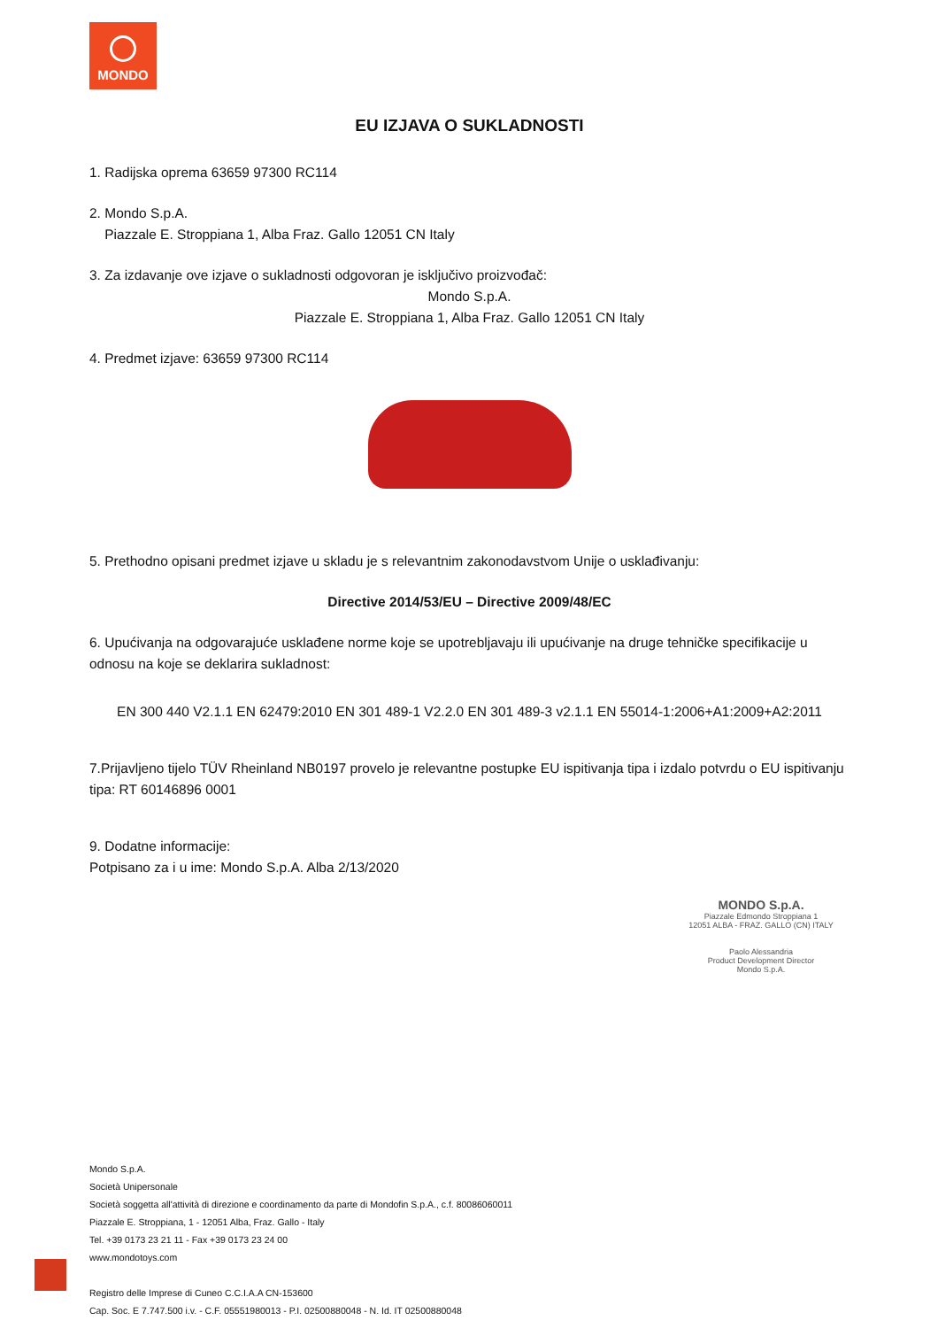MONDO
EU IZJAVA O SUKLADNOSTI
1. Radijska oprema 63659 97300 RC114
2. Mondo S.p.A.
Piazzale E. Stroppiana 1, Alba Fraz. Gallo 12051 CN Italy
3. Za izdavanje ove izjave o sukladnosti odgovoran je isključivo proizvođač:
Mondo S.p.A.
Piazzale E. Stroppiana 1, Alba Fraz. Gallo 12051 CN Italy
4. Predmet izjave: 63659 97300 RC114
5. Prethodno opisani predmet izjave u skladu je s relevantnim zakonodavstvom Unije o usklađivanju:
Directive 2014/53/EU – Directive 2009/48/EC
6. Upućivanja na odgovarajuće usklađene norme koje se upotrebljavaju ili upućivanje na druge tehničke specifikacije u odnosu na koje se deklarira sukladnost:
EN 300 440 V2.1.1 EN 62479:2010 EN 301 489-1 V2.2.0 EN 301 489-3 v2.1.1 EN 55014-1:2006+A1:2009+A2:2011
7.Prijavljeno tijelo TÜV Rheinland NB0197 provelo je relevantne postupke EU ispitivanja tipa i izdalo potvrdu o EU ispitivanju tipa: RT 60146896 0001
9. Dodatne informacije:
Potpisano za i u ime: Mondo S.p.A. Alba 2/13/2020
MONDO S.p.A.
Piazzale Edmondo Stroppiana 1
12051 ALBA - FRAZ. GALLO (CN) ITALY
Paolo Alessandria
Product Development Director
Mondo S.p.A.
Mondo S.p.A.
Società Unipersonale
Società soggetta all'attività di direzione e coordinamento da parte di Mondofin S.p.A., c.f. 80086060011
Piazzale E. Stroppiana, 1 - 12051 Alba, Fraz. Gallo - Italy
Tel. +39 0173 23 21 11 - Fax +39 0173 23 24 00
www.mondotoys.com
Registro delle Imprese di Cuneo C.C.I.A.A CN-153600
Cap. Soc. E 7.747.500 i.v. - C.F. 05551980013 - P.I. 02500880048 - N. Id. IT 02500880048